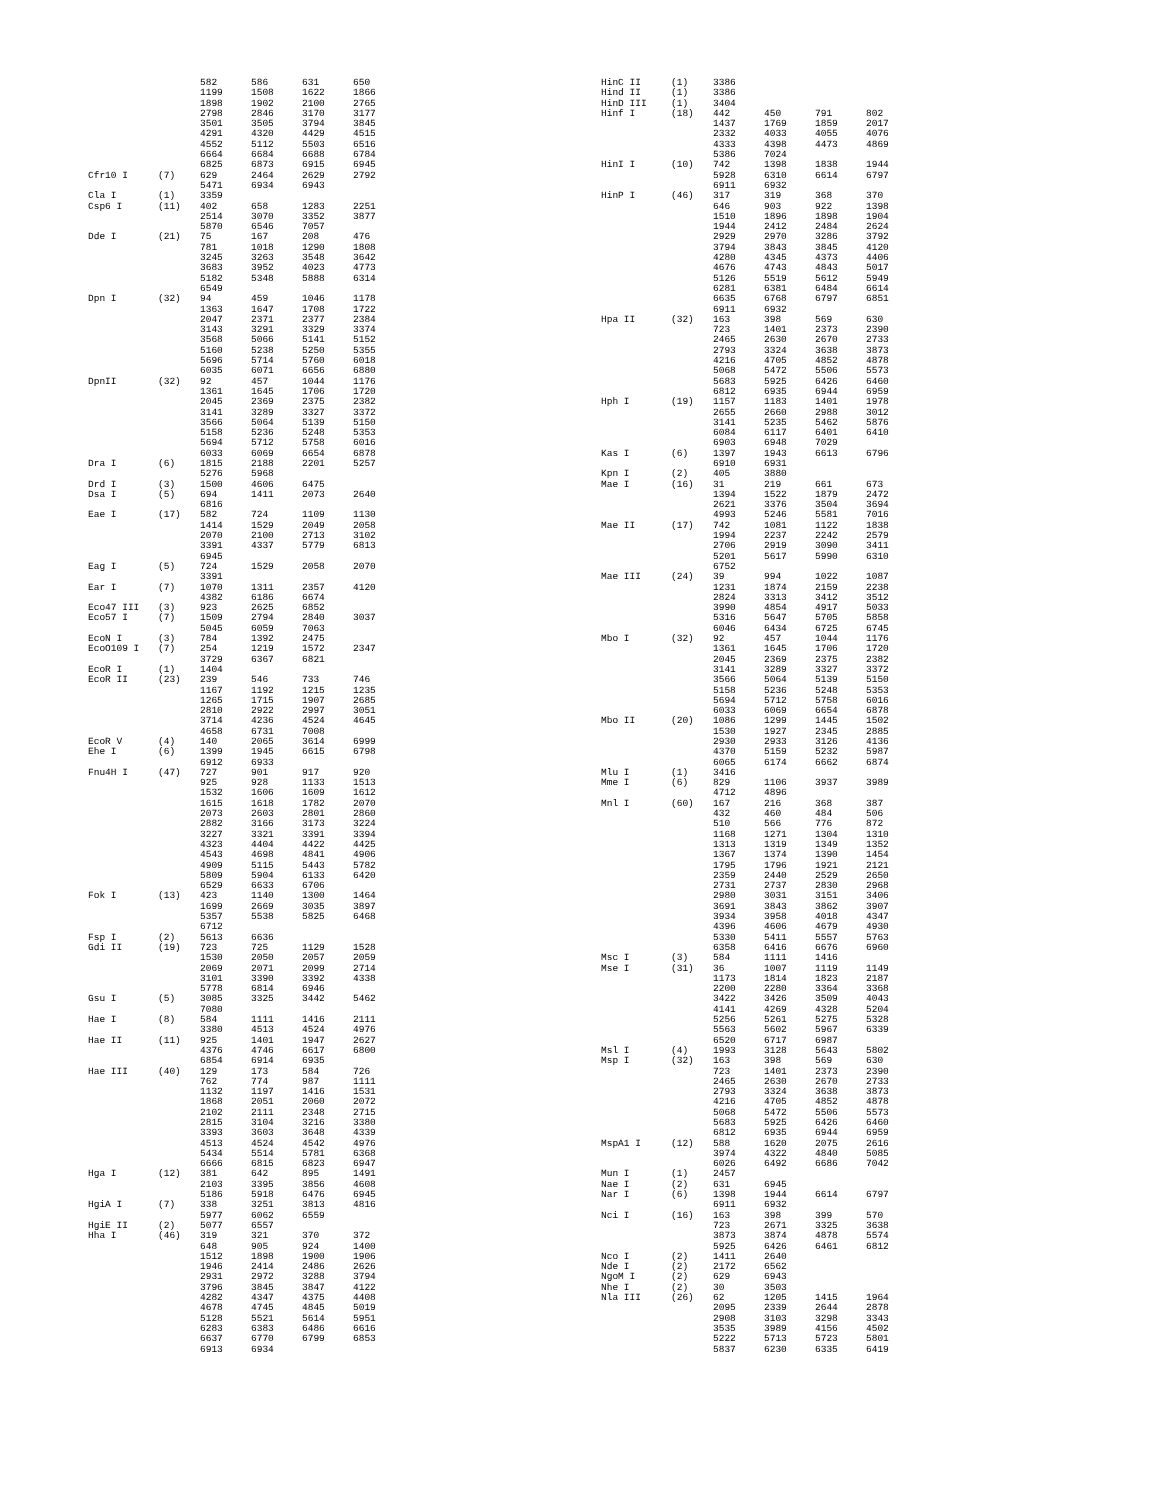| | | 582 | 586 | 631 | 650 |
| | | 1199 | 1508 | 1622 | 1866 |
| | | 1898 | 1902 | 2100 | 2765 |
| | | 2798 | 2846 | 3170 | 3177 |
| | | 3501 | 3505 | 3794 | 3845 |
| | | 4291 | 4320 | 4429 | 4515 |
| | | 4552 | 5112 | 5503 | 6516 |
| | | 6664 | 6684 | 6688 | 6784 |
| | | 6825 | 6873 | 6915 | 6945 |
| Cfr10 I | (7) | 629 | 2464 | 2629 | 2792 |
| | | 5471 | 6934 | 6943 | |
| Cla I | (1) | 3359 | | | |
| Csp6 I | (11) | 402 | 658 | 1283 | 2251 |
| | | 2514 | 3070 | 3352 | 3877 |
| | | 5870 | 6546 | 7057 | |
| Dde I | (21) | 75 | 167 | 208 | 476 |
| | | 781 | 1018 | 1290 | 1808 |
| | | 3245 | 3263 | 3548 | 3642 |
| | | 3683 | 3952 | 4023 | 4773 |
| | | 5182 | 5348 | 5888 | 6314 |
| | | 6549 | | | |
| Dpn I | (32) | 94 | 459 | 1046 | 1178 |
| | | 1363 | 1647 | 1708 | 1722 |
| | | 2047 | 2371 | 2377 | 2384 |
| | | 3143 | 3291 | 3329 | 3374 |
| | | 3568 | 5066 | 5141 | 5152 |
| | | 5160 | 5238 | 5250 | 5355 |
| | | 5696 | 5714 | 5760 | 6018 |
| | | 6035 | 6071 | 6656 | 6880 |
| DpnII | (32) | 92 | 457 | 1044 | 1176 |
| | | 1361 | 1645 | 1706 | 1720 |
| | | 2045 | 2369 | 2375 | 2382 |
| | | 3141 | 3289 | 3327 | 3372 |
| | | 3566 | 5064 | 5139 | 5150 |
| | | 5158 | 5236 | 5248 | 5353 |
| | | 5694 | 5712 | 5758 | 6016 |
| | | 6033 | 6069 | 6654 | 6878 |
| Dra I | (6) | 1815 | 2188 | 2201 | 5257 |
| | | 5276 | 5968 | | |
| Drd I | (3) | 1500 | 4606 | 6475 | |
| Dsa I | (5) | 694 | 1411 | 2073 | 2640 |
| | | 6816 | | | |
| Eae I | (17) | 582 | 724 | 1109 | 1130 |
| | | 1414 | 1529 | 2049 | 2058 |
| | | 2070 | 2100 | 2713 | 3102 |
| | | 3391 | 4337 | 5779 | 6813 |
| | | 6945 | | | |
| Eag I | (5) | 724 | 1529 | 2058 | 2070 |
| | | 3391 | | | |
| Ear I | (7) | 1070 | 1311 | 2357 | 4120 |
| | | 4382 | 6186 | 6674 | |
| Eco47 III | (3) | 923 | 2625 | 6852 | |
| Eco57 I | (7) | 1509 | 2794 | 2840 | 3037 |
| | | 5045 | 6059 | 7063 | |
| EcoN I | (3) | 784 | 1392 | 2475 | |
| EcoO109 I | (7) | 254 | 1219 | 1572 | 2347 |
| | | 3729 | 6367 | 6821 | |
| EcoR I | (1) | 1404 | | | |
| EcoR II | (23) | 239 | 546 | 733 | 746 |
| | | 1167 | 1192 | 1215 | 1235 |
| | | 1265 | 1715 | 1907 | 2685 |
| | | 2810 | 2922 | 2997 | 3051 |
| | | 3714 | 4236 | 4524 | 4645 |
| | | 4658 | 6731 | 7008 | |
| EcoR V | (4) | 140 | 2065 | 3614 | 6999 |
| Ehe I | (6) | 1399 | 1945 | 6615 | 6798 |
| | | 6912 | 6933 | | |
| Fnu4H I | (47) | 727 | 901 | 917 | 920 |
| | | 925 | 928 | 1133 | 1513 |
| | | 1532 | 1606 | 1609 | 1612 |
| | | 1615 | 1618 | 1782 | 2070 |
| | | 2073 | 2603 | 2801 | 2860 |
| | | 2882 | 3166 | 3173 | 3224 |
| | | 3227 | 3321 | 3391 | 3394 |
| | | 4323 | 4404 | 4422 | 4425 |
| | | 4543 | 4698 | 4841 | 4906 |
| | | 4909 | 5115 | 5443 | 5782 |
| | | 5809 | 5904 | 6133 | 6420 |
| | | 6529 | 6633 | 6706 | |
| Fok I | (13) | 423 | 1140 | 1300 | 1464 |
| | | 1699 | 2669 | 3035 | 3897 |
| | | 5357 | 5538 | 5825 | 6468 |
| | | 6712 | | | |
| Fsp I | (2) | 5613 | 6636 | | |
| Gdi II | (19) | 723 | 725 | 1129 | 1528 |
| | | 1530 | 2050 | 2057 | 2059 |
| | | 2069 | 2071 | 2099 | 2714 |
| | | 3101 | 3390 | 3392 | 4338 |
| | | 5778 | 6814 | 6946 | |
| Gsu I | (5) | 3085 | 3325 | 3442 | 5462 |
| | | 7080 | | | |
| Hae I | (8) | 584 | 1111 | 1416 | 2111 |
| | | 3380 | 4513 | 4524 | 4976 |
| Hae II | (11) | 925 | 1401 | 1947 | 2627 |
| | | 4376 | 4746 | 6617 | 6800 |
| | | 6854 | 6914 | 6935 | |
| Hae III | (40) | 129 | 173 | 584 | 726 |
| | | 762 | 774 | 987 | 1111 |
| | | 1132 | 1197 | 1416 | 1531 |
| | | 1868 | 2051 | 2060 | 2072 |
| | | 2102 | 2111 | 2348 | 2715 |
| | | 2815 | 3104 | 3216 | 3380 |
| | | 3393 | 3603 | 3648 | 4339 |
| | | 4513 | 4524 | 4542 | 4976 |
| | | 5434 | 5514 | 5781 | 6368 |
| | | 6666 | 6815 | 6823 | 6947 |
| Hga I | (12) | 381 | 642 | 895 | 1491 |
| | | 2103 | 3395 | 3856 | 4608 |
| | | 5186 | 5918 | 6476 | 6945 |
| HgiA I | (7) | 338 | 3251 | 3813 | 4816 |
| | | 5977 | 6062 | 6559 | |
| HgiE II | (2) | 5077 | 6557 | | |
| Hha I | (46) | 319 | 321 | 370 | 372 |
| | | 648 | 905 | 924 | 1400 |
| | | 1512 | 1898 | 1900 | 1906 |
| | | 1946 | 2414 | 2486 | 2626 |
| | | 2931 | 2972 | 3288 | 3794 |
| | | 3796 | 3845 | 3847 | 4122 |
| | | 4282 | 4347 | 4375 | 4408 |
| | | 4678 | 4745 | 4845 | 5019 |
| | | 5128 | 5521 | 5614 | 5951 |
| | | 6283 | 6383 | 6486 | 6616 |
| | | 6637 | 6770 | 6799 | 6853 |
| | | 6913 | 6934 | | |
| HinC II | (1) | 3386 | | | |
| Hind II | (1) | 3386 | | | |
| HinD III | (1) | 3404 | | | |
| Hinf I | (18) | 442 | 450 | 791 | 802 |
| | | 1437 | 1769 | 1859 | 2017 |
| | | 2332 | 4033 | 4055 | 4076 |
| | | 4333 | 4398 | 4473 | 4869 |
| | | 5386 | 7024 | | |
| HinI I | (10) | 742 | 1398 | 1838 | 1944 |
| | | 5928 | 6310 | 6614 | 6797 |
| | | 6911 | 6932 | | |
| HinP I | (46) | 317 | 319 | 368 | 370 |
| | | 646 | 903 | 922 | 1398 |
| | | 1510 | 1896 | 1898 | 1904 |
| | | 1944 | 2412 | 2484 | 2624 |
| | | 2929 | 2970 | 3286 | 3792 |
| | | 3794 | 3843 | 3845 | 4120 |
| | | 4280 | 4345 | 4373 | 4406 |
| | | 4676 | 4743 | 4843 | 5017 |
| | | 5126 | 5519 | 5612 | 5949 |
| | | 6281 | 6381 | 6484 | 6614 |
| | | 6635 | 6768 | 6797 | 6851 |
| | | 6911 | 6932 | | |
| Hpa II | (32) | 163 | 398 | 569 | 630 |
| | | 723 | 1401 | 2373 | 2390 |
| | | 2465 | 2630 | 2670 | 2733 |
| | | 2793 | 3324 | 3638 | 3873 |
| | | 4216 | 4705 | 4852 | 4878 |
| | | 5068 | 5472 | 5506 | 5573 |
| | | 5683 | 5925 | 6426 | 6460 |
| | | 6812 | 6935 | 6944 | 6959 |
| Hph I | (19) | 1157 | 1183 | 1401 | 1978 |
| | | 2655 | 2660 | 2988 | 3012 |
| | | 3141 | 5235 | 5462 | 5876 |
| | | 6084 | 6117 | 6401 | 6410 |
| | | 6903 | 6948 | 7029 | |
| Kas I | (6) | 1397 | 1943 | 6613 | 6796 |
| | | 6910 | 6931 | | |
| Kpn I | (2) | 405 | 3880 | | |
| Mae I | (16) | 31 | 219 | 661 | 673 |
| | | 1394 | 1522 | 1879 | 2472 |
| | | 2621 | 3376 | 3504 | 3694 |
| | | 4993 | 5246 | 5581 | 7016 |
| Mae II | (17) | 742 | 1081 | 1122 | 1838 |
| | | 1994 | 2237 | 2242 | 2579 |
| | | 2706 | 2919 | 3090 | 3411 |
| | | 5201 | 5617 | 5990 | 6310 |
| | | 6752 | | | |
| Mae III | (24) | 39 | 994 | 1022 | 1087 |
| | | 1231 | 1874 | 2159 | 2238 |
| | | 2824 | 3313 | 3412 | 3512 |
| | | 3990 | 4854 | 4917 | 5033 |
| | | 5316 | 5647 | 5705 | 5858 |
| | | 6046 | 6434 | 6725 | 6745 |
| Mbo I | (32) | 92 | 457 | 1044 | 1176 |
| | | 1361 | 1645 | 1706 | 1720 |
| | | 2045 | 2369 | 2375 | 2382 |
| | | 3141 | 3289 | 3327 | 3372 |
| | | 3566 | 5064 | 5139 | 5150 |
| | | 5158 | 5236 | 5248 | 5353 |
| | | 5694 | 5712 | 5758 | 6016 |
| | | 6033 | 6069 | 6654 | 6878 |
| Mbo II | (20) | 1086 | 1299 | 1445 | 1502 |
| | | 1530 | 1927 | 2345 | 2885 |
| | | 2930 | 2933 | 3126 | 4136 |
| | | 4370 | 5159 | 5232 | 5987 |
| | | 6065 | 6174 | 6662 | 6874 |
| Mlu I | (1) | 3416 | | | |
| Mme I | (6) | 829 | 1106 | 3937 | 3989 |
| | | 4712 | 4896 | | |
| Mnl I | (60) | 167 | 216 | 368 | 387 |
| | | 432 | 460 | 484 | 506 |
| | | 510 | 566 | 776 | 872 |
| | | 1168 | 1271 | 1304 | 1310 |
| | | 1313 | 1319 | 1349 | 1352 |
| | | 1367 | 1374 | 1390 | 1454 |
| | | 1795 | 1796 | 1921 | 2121 |
| | | 2359 | 2440 | 2529 | 2650 |
| | | 2731 | 2737 | 2830 | 2968 |
| | | 2980 | 3031 | 3151 | 3406 |
| | | 3691 | 3843 | 3862 | 3907 |
| | | 3934 | 3958 | 4018 | 4347 |
| | | 4396 | 4606 | 4679 | 4930 |
| | | 5330 | 5411 | 5557 | 5763 |
| | | 6358 | 6416 | 6676 | 6960 |
| Msc I | (3) | 584 | 1111 | 1416 | |
| Mse I | (31) | 36 | 1007 | 1119 | 1149 |
| | | 1173 | 1814 | 1823 | 2187 |
| | | 2200 | 2280 | 3364 | 3368 |
| | | 3422 | 3426 | 3509 | 4043 |
| | | 4141 | 4269 | 4328 | 5204 |
| | | 5256 | 5261 | 5275 | 5328 |
| | | 5563 | 5602 | 5967 | 6339 |
| | | 6520 | 6717 | 6987 | |
| Msl I | (4) | 1993 | 3128 | 5643 | 5802 |
| Msp I | (32) | 163 | 398 | 569 | 630 |
| | | 723 | 1401 | 2373 | 2390 |
| | | 2465 | 2630 | 2670 | 2733 |
| | | 2793 | 3324 | 3638 | 3873 |
| | | 4216 | 4705 | 4852 | 4878 |
| | | 5068 | 5472 | 5506 | 5573 |
| | | 5683 | 5925 | 6426 | 6460 |
| | | 6812 | 6935 | 6944 | 6959 |
| MspA1 I | (12) | 588 | 1620 | 2075 | 2616 |
| | | 3974 | 4322 | 4840 | 5085 |
| | | 6026 | 6492 | 6686 | 7042 |
| Mun I | (1) | 2457 | | | |
| Nae I | (2) | 631 | 6945 | | |
| Nar I | (6) | 1398 | 1944 | 6614 | 6797 |
| | | 6911 | 6932 | | |
| Nci I | (16) | 163 | 398 | 399 | 570 |
| | | 723 | 2671 | 3325 | 3638 |
| | | 3873 | 3874 | 4878 | 5574 |
| | | 5925 | 6426 | 6461 | 6812 |
| Nco I | (2) | 1411 | 2640 | | |
| Nde I | (2) | 2172 | 6562 | | |
| NgoM I | (2) | 629 | 6943 | | |
| Nhe I | (2) | 30 | 3503 | | |
| Nla III | (26) | 62 | 1205 | 1415 | 1964 |
| | | 2095 | 2339 | 2644 | 2878 |
| | | 2908 | 3103 | 3298 | 3343 |
| | | 3535 | 3989 | 4156 | 4502 |
| | | 5222 | 5713 | 5723 | 5801 |
| | | 5837 | 6230 | 6335 | 6419 |